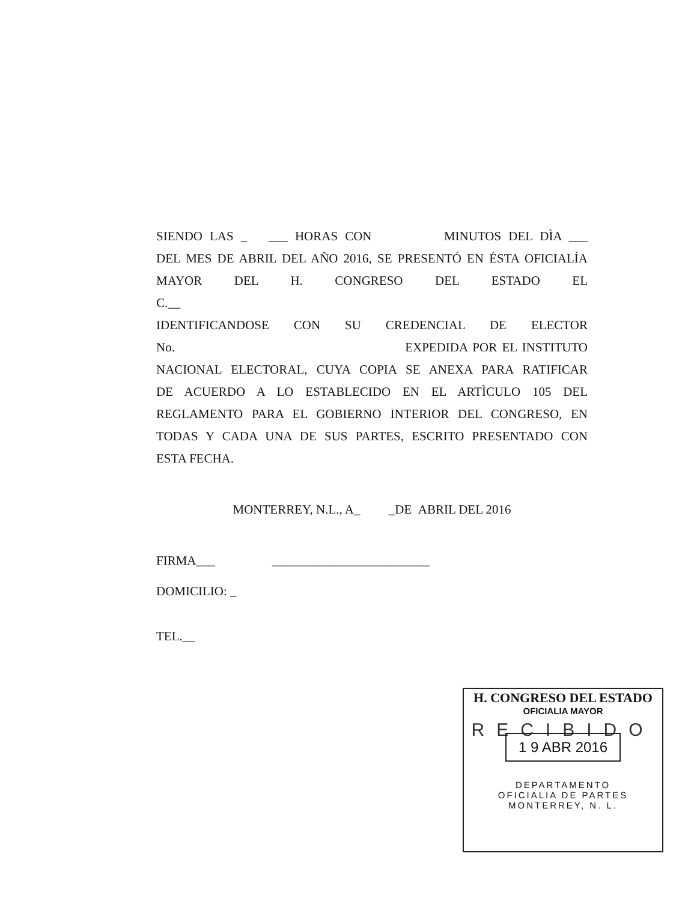SIENDO LAS _ ___ HORAS CON MINUTOS DEL DÌA ___
DEL MES DE ABRIL DEL AÑO 2016, SE PRESENTÓ EN ÉSTA OFICIALÍA
MAYOR DEL H. CONGRESO DEL ESTADO EL
C.__
IDENTIFICANDOSE CON SU CREDENCIAL DE ELECTOR
No. EXPEDIDA POR EL INSTITUTO
NACIONAL ELECTORAL, CUYA COPIA SE ANEXA PARA RATIFICAR
DE ACUERDO A LO ESTABLECIDO EN EL ARTÌCULO 105 DEL
REGLAMENTO PARA EL GOBIERNO INTERIOR DEL CONGRESO, EN
TODAS Y CADA UNA DE SUS PARTES, ESCRITO PRESENTADO CON
ESTA FECHA.
MONTERREY, N.L., A_ _DE ABRIL DEL 2016
FIRMA___ _________________________
DOMICILIO: _
TEL.__
H. CONGRESO DEL ESTADO
OFICIALIA MAYOR
RECIBIDO
1 9 ABR 2016
DEPARTAMENTO
OFICIALIA DE PARTES
MONTERREY, N. L.